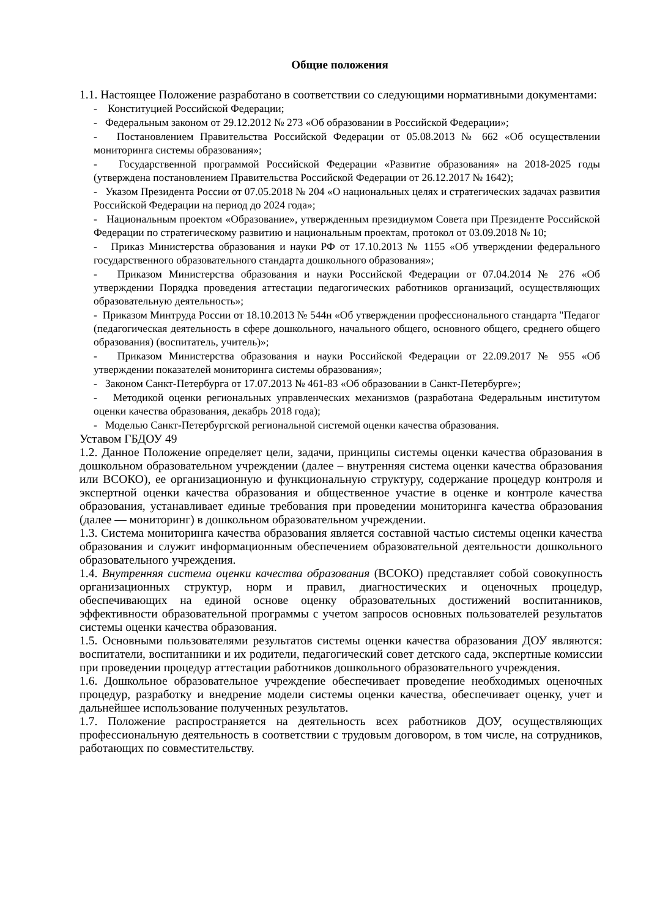Общие положения
1.1. Настоящее Положение разработано в соответствии со следующими нормативными документами:
- Конституцией Российской Федерации;
- Федеральным законом от 29.12.2012 № 273 «Об образовании в Российской Федерации»;
- Постановлением Правительства Российской Федерации от 05.08.2013 № 662 «Об осуществлении мониторинга системы образования»;
- Государственной программой Российской Федерации «Развитие образования» на 2018-2025 годы (утверждена постановлением Правительства Российской Федерации от 26.12.2017 № 1642);
- Указом Президента России от 07.05.2018 № 204 «О национальных целях и стратегических задачах развития Российской Федерации на период до 2024 года»;
- Национальным проектом «Образование», утвержденным президиумом Совета при Президенте Российской Федерации по стратегическому развитию и национальным проектам, протокол от 03.09.2018 № 10;
- Приказ Министерства образования и науки РФ от 17.10.2013 № 1155 «Об утверждении федерального государственного образовательного стандарта дошкольного образования»;
- Приказом Министерства образования и науки Российской Федерации от 07.04.2014 № 276 «Об утверждении Порядка проведения аттестации педагогических работников организаций, осуществляющих образовательную деятельность»;
- Приказом Минтруда России от 18.10.2013 № 544н «Об утверждении профессионального стандарта "Педагог (педагогическая деятельность в сфере дошкольного, начального общего, основного общего, среднего общего образования) (воспитатель, учитель)»;
- Приказом Министерства образования и науки Российской Федерации от 22.09.2017 № 955 «Об утверждении показателей мониторинга системы образования»;
- Законом Санкт-Петербурга от 17.07.2013 № 461-83 «Об образовании в Санкт-Петербурге»;
- Методикой оценки региональных управленческих механизмов (разработана Федеральным институтом оценки качества образования, декабрь 2018 года);
- Моделью Санкт-Петербургской региональной системой оценки качества образования.
Уставом ГБДОУ 49
1.2. Данное Положение определяет цели, задачи, принципы системы оценки качества образования в дошкольном образовательном учреждении (далее – внутренняя система оценки качества образования или ВСОКО), ее организационную и функциональную структуру, содержание процедур контроля и экспертной оценки качества образования и общественное участие в оценке и контроле качества образования, устанавливает единые требования при проведении мониторинга качества образования (далее — мониторинг) в дошкольном образовательном учреждении.
1.3. Система мониторинга качества образования является составной частью системы оценки качества образования и служит информационным обеспечением образовательной деятельности дошкольного образовательного учреждения.
1.4. Внутренняя система оценки качества образования (ВСОКО) представляет собой совокупность организационных структур, норм и правил, диагностических и оценочных процедур, обеспечивающих на единой основе оценку образовательных достижений воспитанников, эффективности образовательной программы с учетом запросов основных пользователей результатов системы оценки качества образования.
1.5. Основными пользователями результатов системы оценки качества образования ДОУ являются: воспитатели, воспитанники и их родители, педагогический совет детского сада, экспертные комиссии при проведении процедур аттестации работников дошкольного образовательного учреждения.
1.6. Дошкольное образовательное учреждение обеспечивает проведение необходимых оценочных процедур, разработку и внедрение модели системы оценки качества, обеспечивает оценку, учет и дальнейшее использование полученных результатов.
1.7. Положение распространяется на деятельность всех работников ДОУ, осуществляющих профессиональную деятельность в соответствии с трудовым договором, в том числе, на сотрудников, работающих по совместительству.